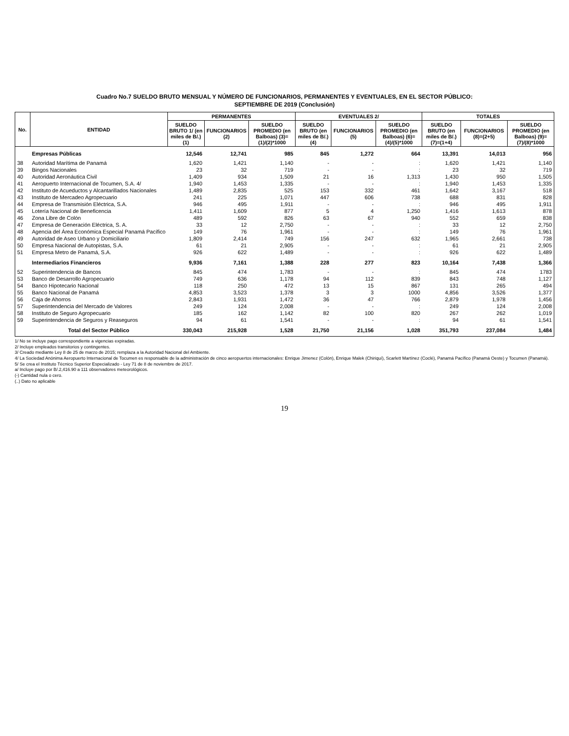Cuadro No.7 SUELDO BRUTO MENSUAL Y NÚMERO DE FUNCIONARIOS, PERMANENTES Y EVENTUALES, EN EL SECTOR PÚBLICO:
SEPTIEMBRE DE 2019 (Conclusión)
| No. | ENTIDAD | PERMANENTES | | | EVENTUALES 2/ | | | TOTALES | | |
| --- | --- | --- | --- | --- | --- | --- | --- | --- | --- | --- |
| | | SUELDO BRUTO 1/ (en miles de B/.) (1) | FUNCIONARIOS (2) | SUELDO PROMEDIO (en Balboas) (3)=(1)/(2)*1000 | SUELDO BRUTO (en miles de B/.) (4) | FUNCIONARIOS (5) | SUELDO PROMEDIO (en Balboas) (6)=(4)/(5)*1000 | SUELDO BRUTO (en miles de B/.) (7)=(1+4) | FUNCIONARIOS (8)=(2+5) | SUELDO PROMEDIO (en Balboas) (9)=(7)/(8)*1000 |
| | Empresas Públicas | 12,546 | 12,741 | 985 | 845 | 1,272 | 664 | 13,391 | 14,013 | 956 |
| 38 | Autoridad Marítima de Panamá | 1,620 | 1,421 | 1,140 | - | - | : | 1,620 | 1,421 | 1,140 |
| 39 | Bingos Nacionales | 23 | 32 | 719 | - | - | : | 23 | 32 | 719 |
| 40 | Autoridad Aeronáutica Civil | 1,409 | 934 | 1,509 | 21 | 16 | 1,313 | 1,430 | 950 | 1,505 |
| 41 | Aeropuerto Internacional de Tocumen, S.A. 4/ | 1,940 | 1,453 | 1,335 | - | - | : | 1,940 | 1,453 | 1,335 |
| 42 | Instituto de Acueductos y Alcantarillados Nacionales | 1,489 | 2,835 | 525 | 153 | 332 | 461 | 1,642 | 3,167 | 518 |
| 43 | Instituto de Mercadeo Agropecuario | 241 | 225 | 1,071 | 447 | 606 | 738 | 688 | 831 | 828 |
| 44 | Empresa de Transmisión Eléctrica, S.A. | 946 | 495 | 1,911 | - | - | : | 946 | 495 | 1,911 |
| 45 | Lotería Nacional de Beneficencia | 1,411 | 1,609 | 877 | 5 | 4 | 1,250 | 1,416 | 1,613 | 878 |
| 46 | Zona Libre de Colón | 489 | 592 | 826 | 63 | 67 | 940 | 552 | 659 | 838 |
| 47 | Empresa de Generación Eléctrica, S. A. | 33 | 12 | 2,750 | - | - | : | 33 | 12 | 2,750 |
| 48 | Agencia del Área Económica Especial Panamá Pacífico | 149 | 76 | 1,961 | - | - | : | 149 | 76 | 1,961 |
| 49 | Autoridad de Aseo Urbano y Domiciliario | 1,809 | 2,414 | 749 | 156 | 247 | 632 | 1,965 | 2,661 | 738 |
| 50 | Empresa Nacional de Autopistas, S.A. | 61 | 21 | 2,905 | - | - | : | 61 | 21 | 2,905 |
| 51 | Empresa Metro de Panamá, S.A. | 926 | 622 | 1,489 | - | - | : | 926 | 622 | 1,489 |
| | Intermediarios Financieros | 9,936 | 7,161 | 1,388 | 228 | 277 | 823 | 10,164 | 7,438 | 1,366 |
| 52 | Superintendencia de Bancos | 845 | 474 | 1,783 | - | - | : | 845 | 474 | 1783 |
| 53 | Banco de Desarrollo Agropecuario | 749 | 636 | 1,178 | 94 | 112 | 839 | 843 | 748 | 1,127 |
| 54 | Banco Hipotecario Nacional | 118 | 250 | 472 | 13 | 15 | 867 | 131 | 265 | 494 |
| 55 | Banco Nacional de Panamá | 4,853 | 3,523 | 1,378 | 3 | 3 | 1000 | 4,856 | 3,526 | 1,377 |
| 56 | Caja de Ahorros | 2,843 | 1,931 | 1,472 | 36 | 47 | 766 | 2,879 | 1,978 | 1,456 |
| 57 | Superintendencia del Mercado de Valores | 249 | 124 | 2,008 | - | - | : | 249 | 124 | 2,008 |
| 58 | Instituto de Seguro Agropecuario | 185 | 162 | 1,142 | 82 | 100 | 820 | 267 | 262 | 1,019 |
| 59 | Superintendencia de Seguros y Reaseguros | 94 | 61 | 1,541 | - | - | : | 94 | 61 | 1,541 |
| | Total del Sector Público | 330,043 | 215,928 | 1,528 | 21,750 | 21,156 | 1,028 | 351,793 | 237,084 | 1,484 |
1/ No se incluye pago correspondiente a vigencias expiradas.
2/ Incluye empleados transitorios y contingentes.
3/ Creado mediante Ley 8 de 25 de marzo de 2015; remplaza a la Autoridad Nacional del Ambiente.
4/ La Sociedad Anónima Aeropuerto Internacional de Tocumen es responsable de la administración de cinco aeropuertos internacionales: Enrique Jimenez (Colón), Enrique Malek (Chiriquí), Scarlett Martínez (Coclé), Panamá Pacífico (Panamá Oeste) y Tocumen (Panamá).
5/ Se crea el Instituto Técnico Superior Especializado - Ley 71 de 8 de noviembre de 2017.
a/ Incluye pago por B/.2,416.90 a 111 observadores meteorológicos.
(-) Cantidad nula o cero.
(..) Dato no aplicable
19